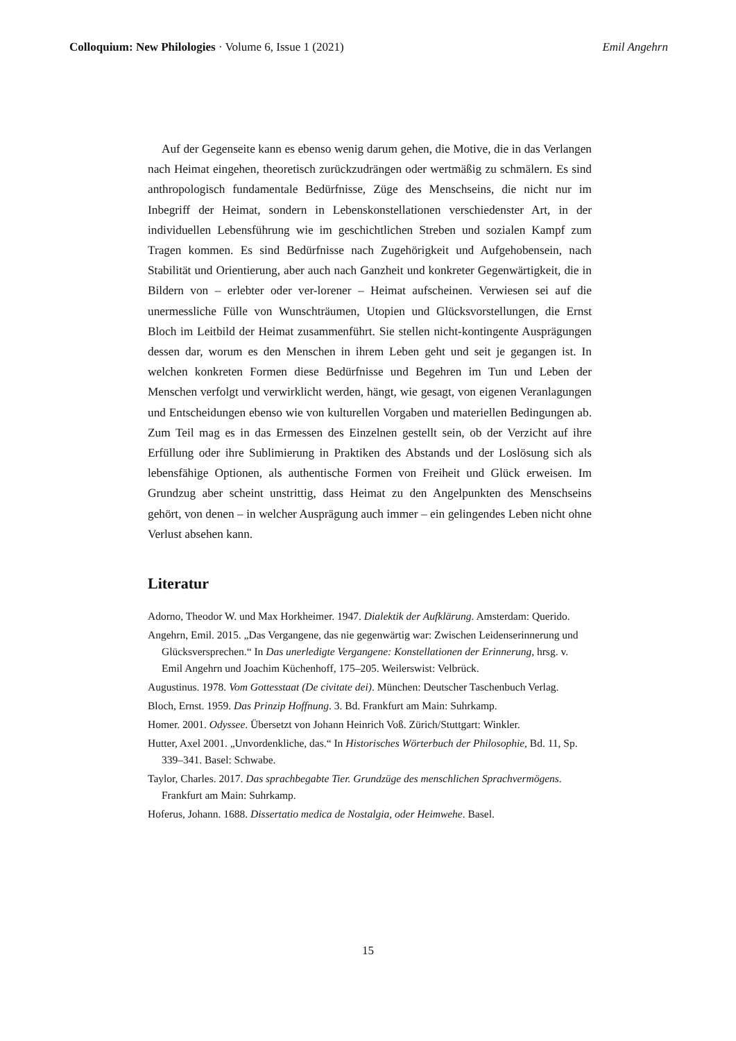Colloquium: New Philologies · Volume 6, Issue 1 (2021) Emil Angehrn
Auf der Gegenseite kann es ebenso wenig darum gehen, die Motive, die in das Verlangen nach Heimat eingehen, theoretisch zurückzudrängen oder wertmäßig zu schmälern. Es sind anthropologisch fundamentale Bedürfnisse, Züge des Menschseins, die nicht nur im Inbegriff der Heimat, sondern in Lebenskonstellationen verschiedenster Art, in der individuellen Lebensführung wie im geschichtlichen Streben und sozialen Kampf zum Tragen kommen. Es sind Bedürfnisse nach Zugehörigkeit und Aufgehobensein, nach Stabilität und Orientierung, aber auch nach Ganzheit und konkreter Gegenwärtigkeit, die in Bildern von – erlebter oder ver-lorener – Heimat aufscheinen. Verwiesen sei auf die unermessliche Fülle von Wunschträumen, Utopien und Glücksvorstellungen, die Ernst Bloch im Leitbild der Heimat zusammenführt. Sie stellen nicht-kontingente Ausprägungen dessen dar, worum es den Menschen in ihrem Leben geht und seit je gegangen ist. In welchen konkreten Formen diese Bedürfnisse und Begehren im Tun und Leben der Menschen verfolgt und verwirklicht werden, hängt, wie gesagt, von eigenen Veranlagungen und Entscheidungen ebenso wie von kulturellen Vorgaben und materiellen Bedingungen ab. Zum Teil mag es in das Ermessen des Einzelnen gestellt sein, ob der Verzicht auf ihre Erfüllung oder ihre Sublimierung in Praktiken des Abstands und der Loslösung sich als lebensfähige Optionen, als authentische Formen von Freiheit und Glück erweisen. Im Grundzug aber scheint unstrittig, dass Heimat zu den Angelpunkten des Menschseins gehört, von denen – in welcher Ausprägung auch immer – ein gelingendes Leben nicht ohne Verlust absehen kann.
Literatur
Adorno, Theodor W. und Max Horkheimer. 1947. Dialektik der Aufklärung. Amsterdam: Querido.
Angehrn, Emil. 2015. „Das Vergangene, das nie gegenwärtig war: Zwischen Leidenserinnerung und Glücksversprechen.“ In Das unerledigte Vergangene: Konstellationen der Erinnerung, hrsg. v. Emil Angehrn und Joachim Küchenhoff, 175–205. Weilerswist: Velbrück.
Augustinus. 1978. Vom Gottesstaat (De civitate dei). München: Deutscher Taschenbuch Verlag.
Bloch, Ernst. 1959. Das Prinzip Hoffnung. 3. Bd. Frankfurt am Main: Suhrkamp.
Homer. 2001. Odyssee. Übersetzt von Johann Heinrich Voß. Zürich/Stuttgart: Winkler.
Hutter, Axel 2001. „Unvordenkliche, das.“ In Historisches Wörterbuch der Philosophie, Bd. 11, Sp. 339–341. Basel: Schwabe.
Taylor, Charles. 2017. Das sprachbegabte Tier. Grundzüge des menschlichen Sprachvermögens. Frankfurt am Main: Suhrkamp.
Hoferus, Johann. 1688. Dissertatio medica de Nostalgia, oder Heimwehe. Basel.
15